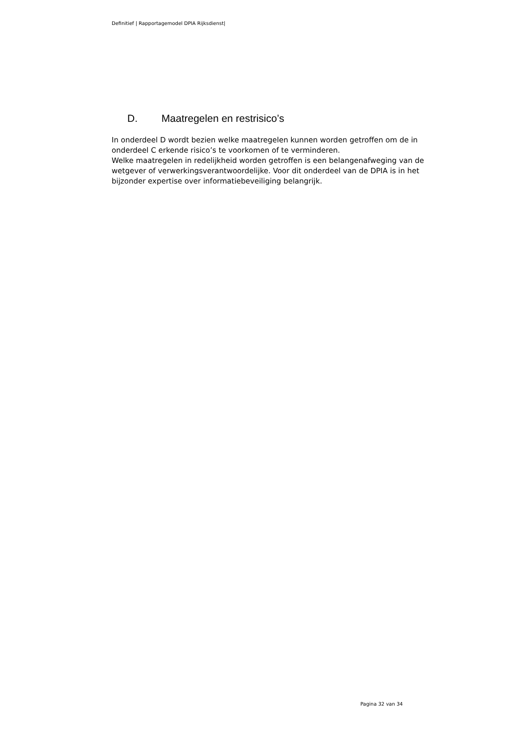Definitief | Rapportagemodel DPIA Rijksdienst|
D. Maatregelen en restrisico’s
In onderdeel D wordt bezien welke maatregelen kunnen worden getroffen om de in onderdeel C erkende risico’s te voorkomen of te verminderen.
Welke maatregelen in redelijkheid worden getroffen is een belangenafweging van de wetgever of verwerkingsverantwoordelijke. Voor dit onderdeel van de DPIA is in het bijzonder expertise over informatiebeveiliging belangrijk.
Pagina 32 van 34